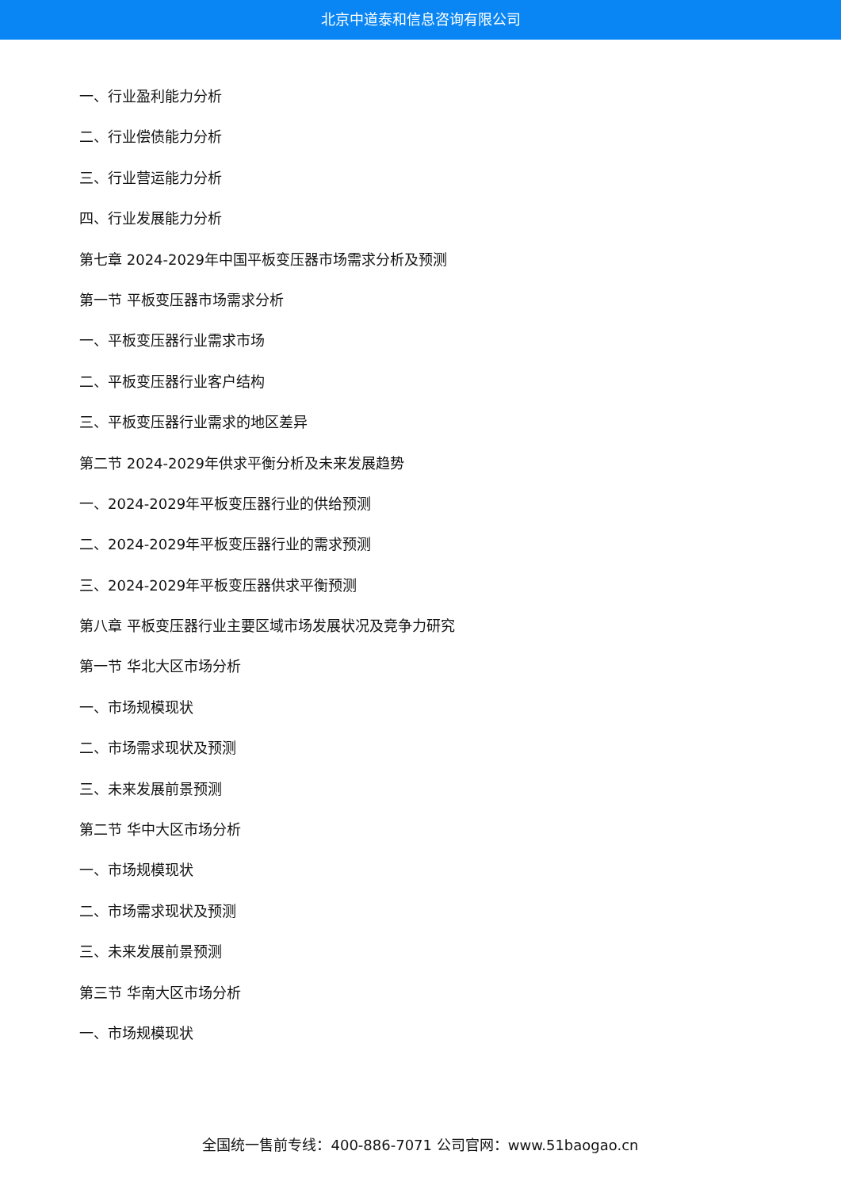北京中道泰和信息咨询有限公司
一、行业盈利能力分析
二、行业偿债能力分析
三、行业营运能力分析
四、行业发展能力分析
第七章 2024-2029年中国平板变压器市场需求分析及预测
第一节 平板变压器市场需求分析
一、平板变压器行业需求市场
二、平板变压器行业客户结构
三、平板变压器行业需求的地区差异
第二节 2024-2029年供求平衡分析及未来发展趋势
一、2024-2029年平板变压器行业的供给预测
二、2024-2029年平板变压器行业的需求预测
三、2024-2029年平板变压器供求平衡预测
第八章 平板变压器行业主要区域市场发展状况及竞争力研究
第一节 华北大区市场分析
一、市场规模现状
二、市场需求现状及预测
三、未来发展前景预测
第二节 华中大区市场分析
一、市场规模现状
二、市场需求现状及预测
三、未来发展前景预测
第三节 华南大区市场分析
一、市场规模现状
全国统一售前专线：400-886-7071 公司官网：www.51baogao.cn